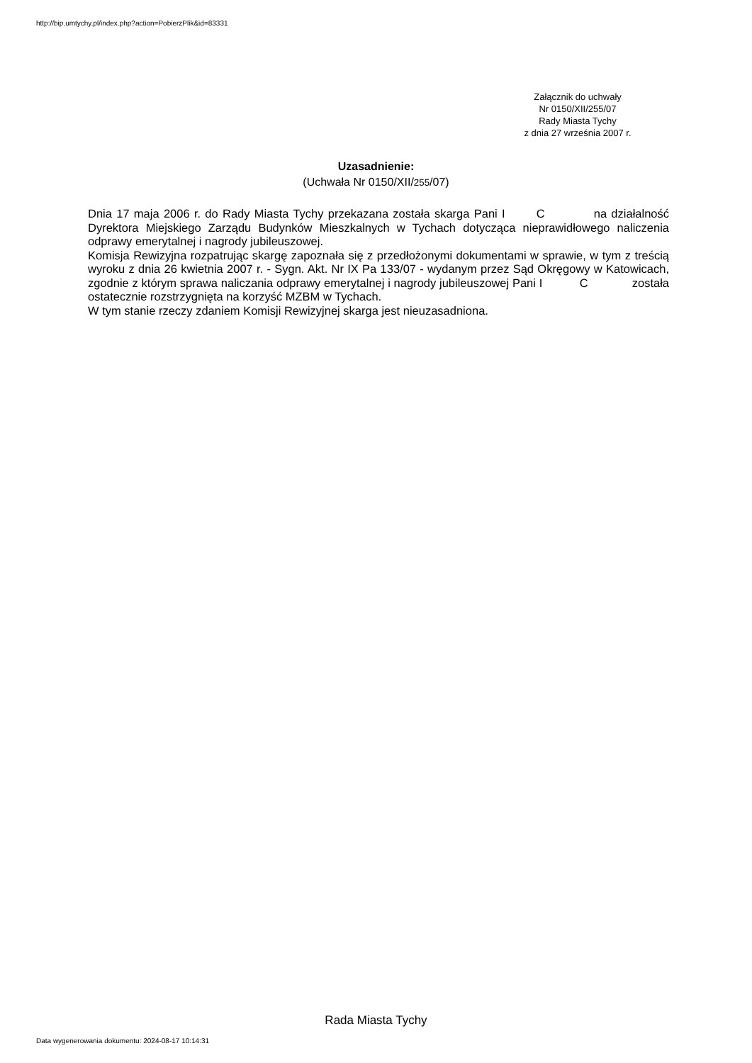http://bip.umtychy.pl/index.php?action=PobierzPlik&id=83331
Załącznik do uchwały
Nr 0150/XII/255/07
Rady Miasta Tychy
z dnia 27 września 2007 r.
Uzasadnienie:
(Uchwała Nr 0150/XII/255/07)
Dnia 17 maja 2006 r. do Rady Miasta Tychy przekazana została skarga Pani I C na działalność Dyrektora Miejskiego Zarządu Budynków Mieszkalnych w Tychach dotycząca nieprawidłowego naliczenia odprawy emerytalnej i nagrody jubileuszowej.
Komisja Rewizyjna rozpatrując skargę zapoznała się z przedłożonymi dokumentami w sprawie, w tym z treścią wyroku z dnia 26 kwietnia 2007 r. - Sygn. Akt. Nr IX Pa 133/07 - wydanym przez Sąd Okręgowy w Katowicach, zgodnie z którym sprawa naliczania odprawy emerytalnej i nagrody jubileuszowej Pani I C została ostatecznie rozstrzygnięta na korzyść MZBM w Tychach.
W tym stanie rzeczy zdaniem Komisji Rewizyjnej skarga jest nieuzasadniona.
Rada Miasta Tychy
Data wygenerowania dokumentu: 2024-08-17 10:14:31